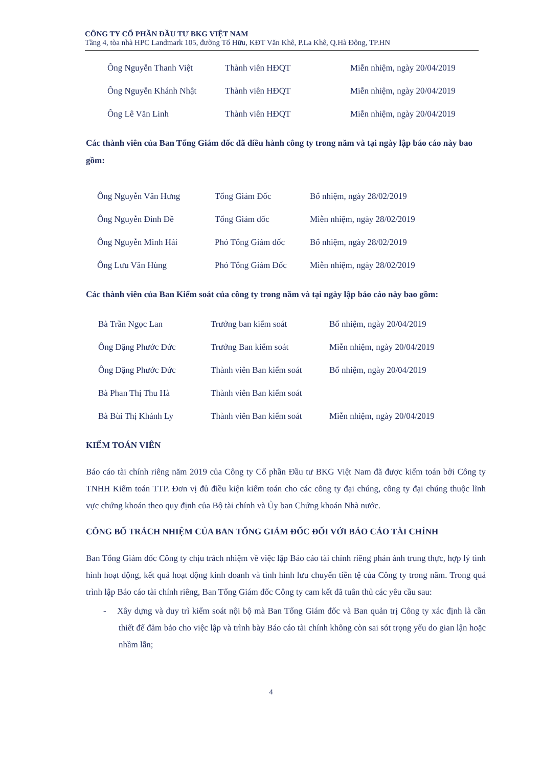CÔNG TY CỔ PHẦN ĐẦU TƯ BKG VIỆT NAM
Tầng 4, tòa nhà HPC Landmark 105, đường Tố Hữu, KĐT Văn Khê, P.La Khê, Q.Hà Đông, TP.HN
| Ông Nguyễn Thanh Việt | Thành viên HĐQT | Miễn nhiệm, ngày 20/04/2019 |
| Ông Nguyễn Khánh Nhật | Thành viên HĐQT | Miễn nhiệm, ngày 20/04/2019 |
| Ông Lê Văn Linh | Thành viên HĐQT | Miễn nhiệm, ngày 20/04/2019 |
Các thành viên của Ban Tổng Giám đốc đã điều hành công ty trong năm và tại ngày lập báo cáo này bao gồm:
| Ông Nguyễn Văn Hưng | Tổng Giám Đốc | Bổ nhiệm, ngày 28/02/2019 |
| Ông Nguyễn Đình Đề | Tổng Giám đốc | Miễn nhiệm, ngày 28/02/2019 |
| Ông Nguyễn Minh Hải | Phó Tổng Giám đốc | Bổ nhiệm, ngày 28/02/2019 |
| Ông Lưu Văn Hùng | Phó Tổng Giám Đốc | Miễn nhiệm, ngày 28/02/2019 |
Các thành viên của Ban Kiểm soát của công ty trong năm và tại ngày lập báo cáo này bao gồm:
| Bà Trần Ngọc Lan | Trưởng ban kiểm soát | Bổ nhiệm, ngày 20/04/2019 |
| Ông Đặng Phước Đức | Trưởng Ban kiểm soát | Miễn nhiệm, ngày 20/04/2019 |
| Ông Đặng Phước Đức | Thành viên Ban kiểm soát | Bổ nhiệm, ngày 20/04/2019 |
| Bà Phan Thị Thu Hà | Thành viên Ban kiểm soát | |
| Bà Bùi Thị Khánh Ly | Thành viên Ban kiểm soát | Miễn nhiệm, ngày 20/04/2019 |
KIỂM TOÁN VIÊN
Báo cáo tài chính riêng năm 2019 của Công ty Cổ phần Đầu tư BKG Việt Nam đã được kiểm toán bởi Công ty TNHH Kiểm toán TTP. Đơn vị đủ điều kiện kiểm toán cho các công ty đại chúng, công ty đại chúng thuộc lĩnh vực chứng khoán theo quy định của Bộ tài chính và Ủy ban Chứng khoán Nhà nước.
CÔNG BỐ TRÁCH NHIỆM CỦA BAN TỔNG GIÁM ĐỐC ĐỐI VỚI BÁO CÁO TÀI CHÍNH
Ban Tổng Giám đốc Công ty chịu trách nhiệm về việc lập Báo cáo tài chính riêng phản ánh trung thực, hợp lý tình hình hoạt động, kết quả hoạt động kinh doanh và tình hình lưu chuyển tiền tệ của Công ty trong năm. Trong quá trình lập Báo cáo tài chính riêng, Ban Tổng Giám đốc Công ty cam kết đã tuân thủ các yêu cầu sau:
- Xây dựng và duy trì kiểm soát nội bộ mà Ban Tổng Giám đốc và Ban quản trị Công ty xác định là cần thiết để đảm bảo cho việc lập và trình bày Báo cáo tài chính không còn sai sót trọng yếu do gian lận hoặc nhầm lẫn;
4